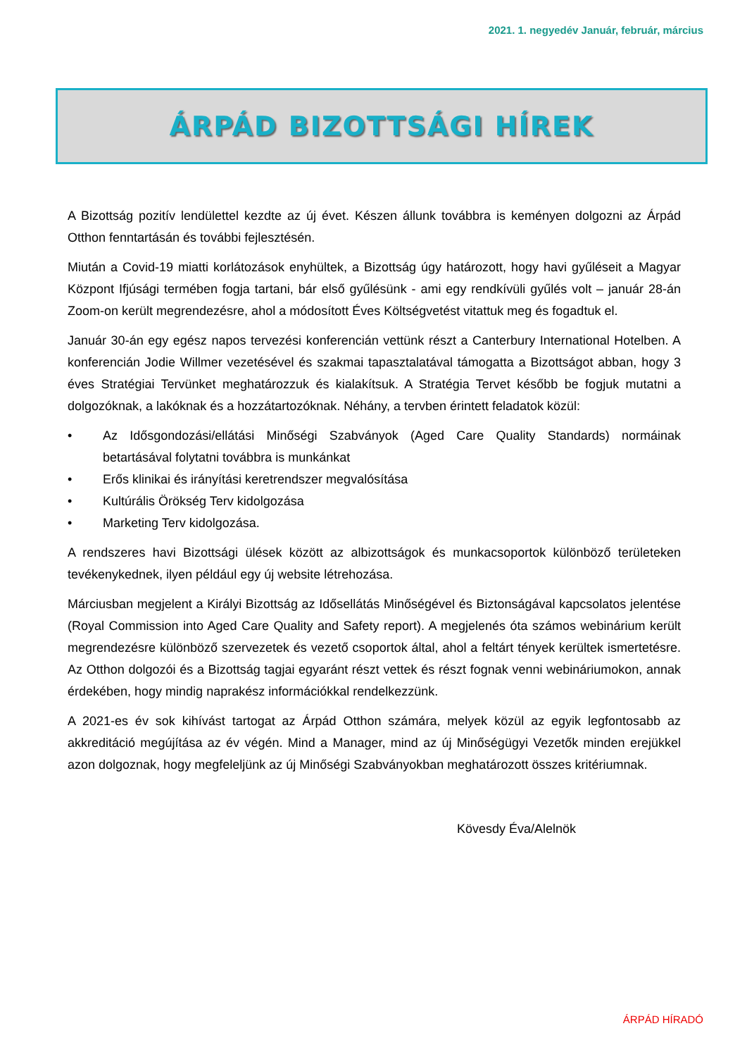2021. 1. negyedév Január, február, március
ÁRPÁD BIZOTTSÁGI HÍREK
A Bizottság pozitív lendülettel kezdte az új évet. Készen állunk továbbra is keményen dolgozni az Árpád Otthon fenntartásán és további fejlesztésén.
Miután a Covid-19 miatti korlátozások enyhültek, a Bizottság úgy határozott, hogy havi gyűléseit a Magyar Központ Ifjúsági termében fogja tartani, bár első gyűlésünk - ami egy rendkívüli gyűlés volt – január 28-án Zoom-on került megrendezésre, ahol a módosított Éves Költségvetést vitattuk meg és fogadtuk el.
Január 30-án egy egész napos tervezési konferencián vettünk részt a Canterbury International Hotelben. A konferencián Jodie Willmer vezetésével és szakmai tapasztalatával támogatta a Bizottságot abban, hogy 3 éves Stratégiai Tervünket meghatározzuk és kialakítsuk. A Stratégia Tervet később be fogjuk mutatni a dolgozóknak, a lakóknak és a hozzátartozóknak. Néhány, a tervben érintett feladatok közül:
• Az Idősgondozási/ellátási Minőségi Szabványok (Aged Care Quality Standards) normáinak betartásával folytatni továbbra is munkánkat
• Erős klinikai és irányítási keretrendszer megvalósítása
• Kultúrális Örökség Terv kidolgozása
• Marketing Terv kidolgozása.
A rendszeres havi Bizottsági ülések között az albizottságok és munkacsoportok különböző területeken tevékenykednek, ilyen például egy új website létrehozása.
Márciusban megjelent a Királyi Bizottság az Idősellátás Minőségével és Biztonságával kapcsolatos jelentése (Royal Commission into Aged Care Quality and Safety report). A megjelenés óta számos webinárium került megrendezésre különböző szervezetek és vezető csoportok által, ahol a feltárt tények kerültek ismertetésre. Az Otthon dolgozói és a Bizottság tagjai egyaránt részt vettek és részt fognak venni webináriumokon, annak érdekében, hogy mindig naprakész információkkal rendelkezzünk.
A 2021-es év sok kihívást tartogat az Árpád Otthon számára, melyek közül az egyik legfontosabb az akkreditáció megújítása az év végén. Mind a Manager, mind az új Minőségügyi Vezetők minden erejükkel azon dolgoznak, hogy megfeleljünk az új Minőségi Szabványokban meghatározott összes kritériumnak.
Kövesdy Éva/Alelnök
ÁRPÁD HÍRADÓ